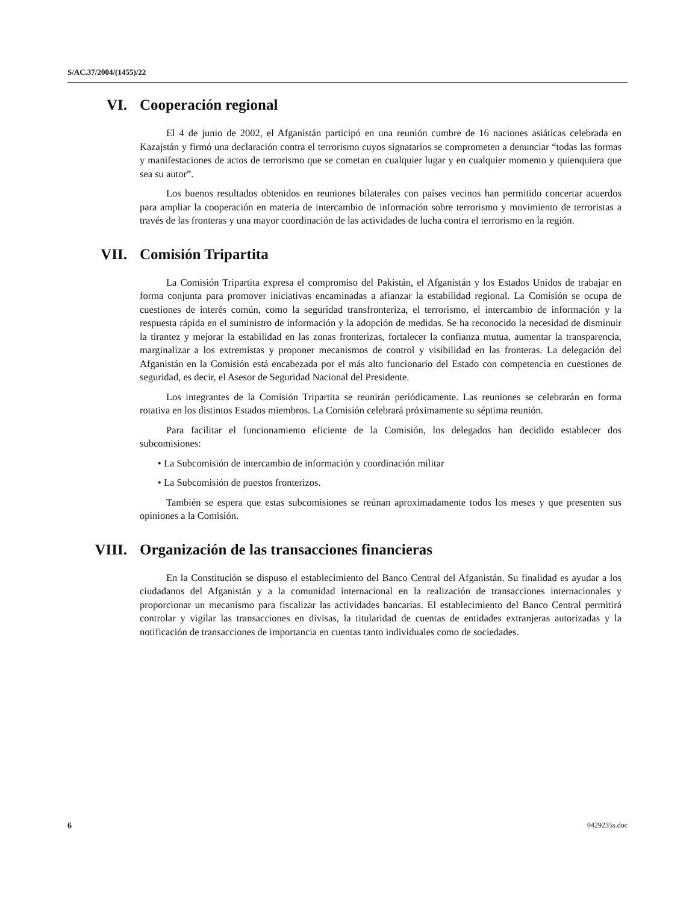S/AC.37/2004/(1455)/22
VI. Cooperación regional
El 4 de junio de 2002, el Afganistán participó en una reunión cumbre de 16 naciones asiáticas celebrada en Kazajstán y firmó una declaración contra el terrorismo cuyos signatarios se comprometen a denunciar “todas las formas y manifestaciones de actos de terrorismo que se cometan en cualquier lugar y en cualquier momento y quienquiera que sea su autor”.
Los buenos resultados obtenidos en reuniones bilaterales con países vecinos han permitido concertar acuerdos para ampliar la cooperación en materia de intercambio de información sobre terrorismo y movimiento de terroristas a través de las fronteras y una mayor coordinación de las actividades de lucha contra el terrorismo en la región.
VII. Comisión Tripartita
La Comisión Tripartita expresa el compromiso del Pakistán, el Afganistán y los Estados Unidos de trabajar en forma conjunta para promover iniciativas encaminadas a afianzar la estabilidad regional. La Comisión se ocupa de cuestiones de interés común, como la seguridad transfronteriza, el terrorismo, el intercambio de información y la respuesta rápida en el suministro de información y la adopción de medidas. Se ha reconocido la necesidad de disminuir la tirantez y mejorar la estabilidad en las zonas fronterizas, fortalecer la confianza mutua, aumentar la transparencia, marginalizar a los extremistas y proponer mecanismos de control y visibilidad en las fronteras. La delegación del Afganistán en la Comisión está encabezada por el más alto funcionario del Estado con competencia en cuestiones de seguridad, es decir, el Asesor de Seguridad Nacional del Presidente.
Los integrantes de la Comisión Tripartita se reunirán periódicamente. Las reuniones se celebrarán en forma rotativa en los distintos Estados miembros. La Comisión celebrará próximamente su séptima reunión.
Para facilitar el funcionamiento eficiente de la Comisión, los delegados han decidido establecer dos subcomisiones:
• La Subcomisión de intercambio de información y coordinación militar
• La Subcomisión de puestos fronterizos.
También se espera que estas subcomisiones se reúnan aproximadamente todos los meses y que presenten sus opiniones a la Comisión.
VIII. Organización de las transacciones financieras
En la Constitución se dispuso el establecimiento del Banco Central del Afganistán. Su finalidad es ayudar a los ciudadanos del Afganistán y a la comunidad internacional en la realización de transacciones internacionales y proporcionar un mecanismo para fiscalizar las actividades bancarias. El establecimiento del Banco Central permitirá controlar y vigilar las transacciones en divisas, la titularidad de cuentas de entidades extranjeras autorizadas y la notificación de transacciones de importancia en cuentas tanto individuales como de sociedades.
6 0429235s.doc